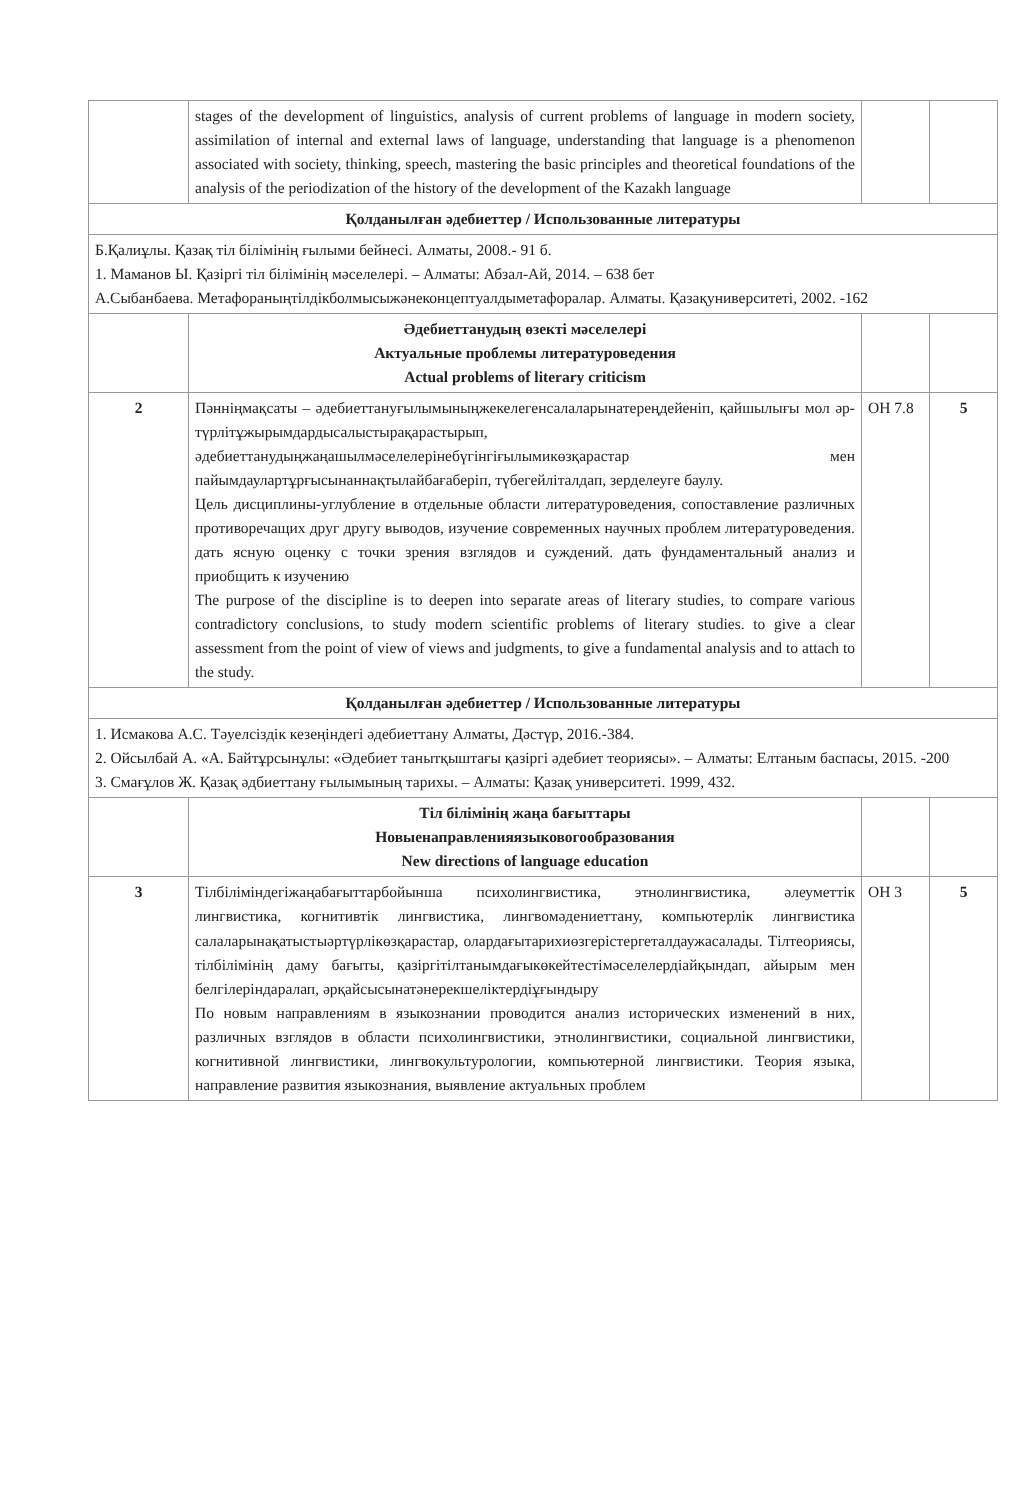| | stages of the development of linguistics, analysis of current problems of language in modern society, assimilation of internal and external laws of language, understanding that language is a phenomenon associated with society, thinking, speech, mastering the basic principles and theoretical foundations of the analysis of the periodization of the history of the development of the Kazakh language | | |
| Қолданылған әдебиеттер / Использованные литературы | | | |
| Б.Қалиұлы. Қазақ тіл білімінің ғылыми бейнесі. Алматы, 2008.- 91 б. 1. Маманов Ы. Қазіргі тіл білімінің мәселелері. – Алматы: Абзал-Ай, 2014. – 638 бет А.Сыбанбаева. Метафораныңтілдікболмысыжәнеконцептуалдыметафоралар. Алматы. Қазақуниверситеті, 2002. -162 | | | |
| | Әдебиеттанудың өзекті мәселелері Актуальные проблемы литературоведения Actual problems of literary criticism | | |
| 2 | Пәнніңмақсаты – әдебиеттануғылымыныңжекелегенсалаларынатереңдейеніп, қайшылығы мол әр-түрлітұжырымдардысалыстырақарастырып, әдебиеттанудыңжаңашылмәселелерінебүгінгіғылымикөзқарастар мен пайымдаулартұрғысынаннақтылайбағаберіп, түбегейліталдап, зерделеуге баулу. Цель дисциплины-углубление в отдельные области литературоведения, сопоставление различных противоречащих друг другу выводов, изучение современных научных проблем литературоведения. дать ясную оценку с точки зрения взглядов и суждений. дать фундаментальный анализ и приобщить к изучению The purpose of the discipline is to deepen into separate areas of literary studies, to compare various contradictory conclusions, to study modern scientific problems of literary studies. to give a clear assessment from the point of view of views and judgments, to give a fundamental analysis and to attach to the study. | ОН 7.8 | 5 |
| Қолданылған әдебиеттер / Использованные литературы | | | |
| 1. Исмакова А.С. Тәуелсіздік кезеңіндегі әдебиеттану Алматы, Дәстүр, 2016.-384. 2. Ойсылбай А. «А. Байтұрсынұлы: «Әдебиет танытқыштағы қазіргі әдебиет теориясы». – Алматы: Елтаным баспасы, 2015. -200 3. Смағұлов Ж. Қазақ әдбиеттану ғылымының тарихы. – Алматы: Қазақ университеті. 1999, 432. | | | |
| | Тіл білімінің жаңа бағыттары Новыенаправленияязыковогообразования New directions of language education | | |
| 3 | Тілбіліміндегіжаңабағыттарбойынша психолингвистика, этнолингвистика, әлеуметтік лингвистика, когнитивтік лингвистика, лингвомәдениеттану, компьютерлік лингвистика салаларынақатыстыәртүрлікөзқарастар, олардағытарихиөзгерістергеталдаужасалады. Тілтеориясы, тілбілімінің даму бағыты, қазіргітілтанымдағыкөкейтестімәселелердіайқындап, айырым мен белгілеріндаралап, әрқайсысынатәнерекшеліктердіұғындыру По новым направлениям в языкознании проводится анализ исторических изменений в них, различных взглядов в области психолингвистики, этнолингвистики, социальной лингвистики, когнитивной лингвистики, лингвокультурологии, компьютерной лингвистики. Теория языка, направление развития языкознания, выявление актуальных проблем | ОН 3 | 5 |